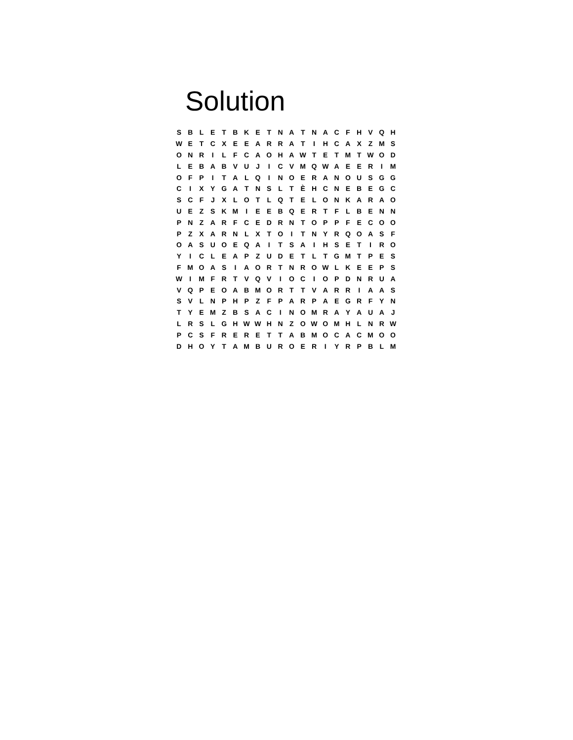Solution
| S | B | L | E | T | B | K | E | T | N | A | T | N | A | C | F | H | V | Q | H |
| W | E | T | C | X | E | E | A | R | R | A | T | I | H | C | A | X | Z | M | S |
| O | N | R | I | L | F | C | A | O | H | A | W | T | E | T | M | T | W | O | D |
| L | E | B | A | B | V | U | J | I | C | V | M | Q | W | A | E | E | R | I | M |
| O | F | P | I | T | A | L | Q | I | N | O | E | R | A | N | O | U | S | G | G |
| C | I | X | Y | G | A | T | N | S | L | T | È | H | C | N | E | B | E | G | C |
| S | C | F | J | X | L | O | T | L | Q | T | E | L | O | N | K | A | R | A | O |
| U | E | Z | S | K | M | I | E | E | B | Q | E | R | T | F | L | B | E | N | N |
| P | N | Z | A | R | F | C | E | D | R | N | T | O | P | P | F | E | C | O | O |
| P | Z | X | A | R | N | L | X | T | O | I | T | N | Y | R | Q | O | A | S | F |
| O | A | S | U | O | E | Q | A | I | T | S | A | I | H | S | E | T | I | R | O |
| Y | I | C | L | E | A | P | Z | U | D | E | T | L | T | G | M | T | P | E | S |
| F | M | O | A | S | I | A | O | R | T | N | R | O | W | L | K | E | E | P | S |
| W | I | M | F | R | T | V | Q | V | I | O | C | I | O | P | D | N | R | U | A |
| V | Q | P | E | O | A | B | M | O | R | T | T | V | A | R | R | I | A | A | S |
| S | V | L | N | P | H | P | Z | F | P | A | R | P | A | E | G | R | F | Y | N |
| T | Y | E | M | Z | B | S | A | C | I | N | O | M | R | A | Y | A | U | A | J |
| L | R | S | L | G | H | W | W | H | N | Z | O | W | O | M | H | L | N | R | W |
| P | C | S | F | R | E | R | E | T | T | A | B | M | O | C | A | C | M | O | O |
| D | H | O | Y | T | A | M | B | U | R | O | E | R | I | Y | R | P | B | L | M |